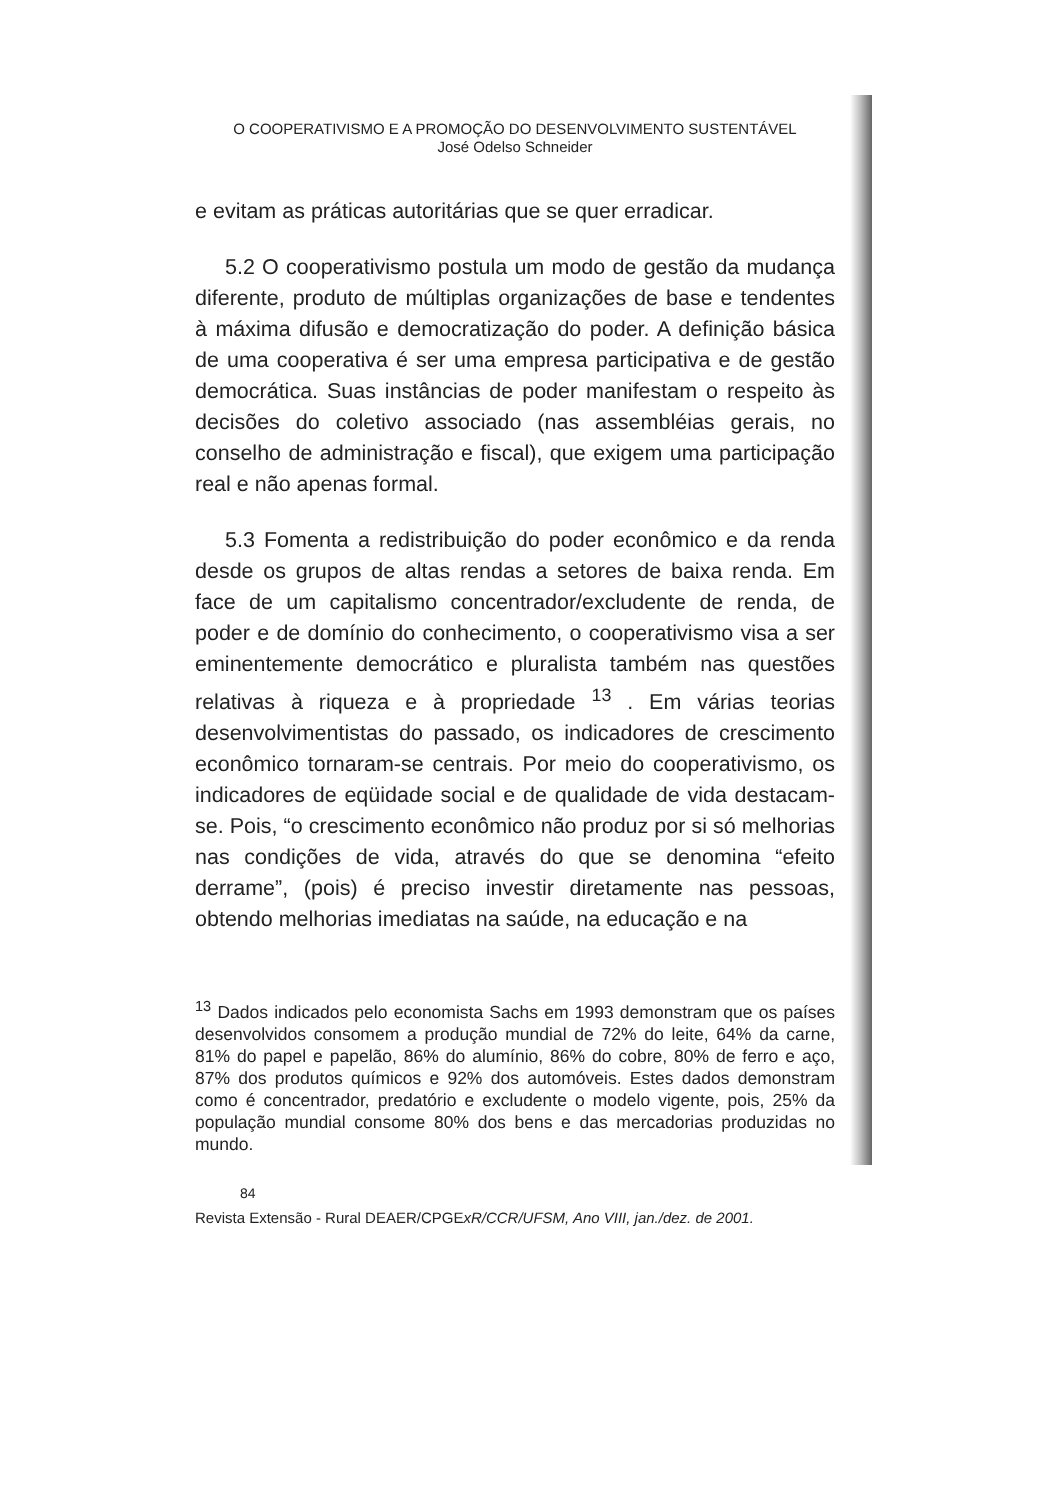O COOPERATIVISMO E A PROMOÇÃO DO DESENVOLVIMENTO SUSTENTÁVEL
José Odelso Schneider
e evitam as práticas autoritárias que se quer erradicar.
5.2 O cooperativismo postula um modo de gestão da mudança diferente, produto de múltiplas organizações de base e tendentes à máxima difusão e democratização do poder. A definição básica de uma cooperativa é ser uma empresa participativa e de gestão democrática. Suas instâncias de poder manifestam o respeito às decisões do coletivo associado (nas assembléias gerais, no conselho de administração e fiscal), que exigem uma participação real e não apenas formal.
5.3 Fomenta a redistribuição do poder econômico e da renda desde os grupos de altas rendas a setores de baixa renda. Em face de um capitalismo concentrador/excludente de renda, de poder e de domínio do conhecimento, o cooperativismo visa a ser eminentemente democrático e pluralista também nas questões relativas à riqueza e à propriedade <sup>13</sup> . Em várias teorias desenvolvimentistas do passado, os indicadores de crescimento econômico tornaram-se centrais. Por meio do cooperativismo, os indicadores de eqüidade social e de qualidade de vida destacam-se. Pois, “o crescimento econômico não produz por si só melhorias nas condições de vida, através do que se denomina “efeito derrame”, (pois) é preciso investir diretamente nas pessoas, obtendo melhorias imediatas na saúde, na educação e na
<sup>13</sup> Dados indicados pelo economista Sachs em 1993 demonstram que os países desenvolvidos consomem a produção mundial de 72% do leite, 64% da carne, 81% do papel e papelão, 86% do alumínio, 86% do cobre, 80% de ferro e aço, 87% dos produtos químicos e 92% dos automóveis. Estes dados demonstram como é concentrador, predatório e excludente o modelo vigente, pois, 25% da população mundial consome 80% dos bens e das mercadorias produzidas no mundo.
84
Revista Extensão - Rural DEAER/CPGExR/CCR/UFSM, Ano VIII, jan./dez. de 2001.